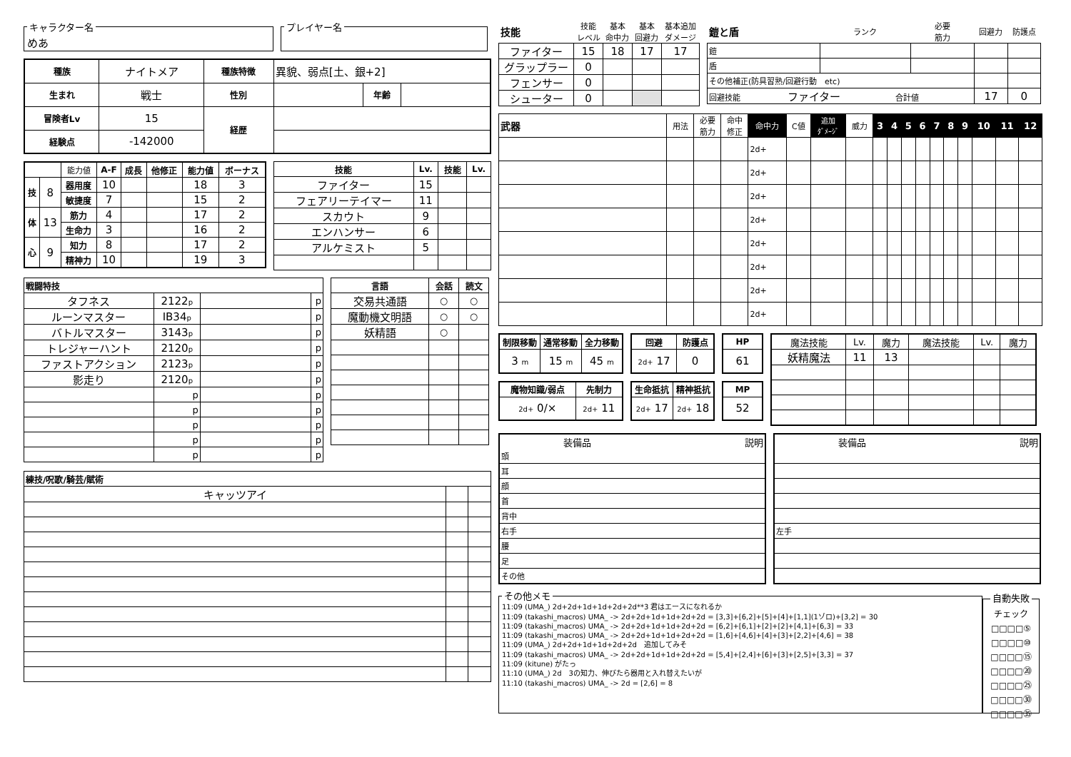キャラクター名 めあ プレイヤー名
| 種族 | ナイトメア | 種族特徴 | 異貌、弱点[土、銀+2] | | |
| 生まれ | 戦士 | 性別 | | 年齢 | |
| 冒険者Lv | 15 | 経歴 | | | |
| 経験点 | -142000 | | | | |
| | | 能力値 | A-F | 成長 | 他修正 | 能力値 | ボーナス |
| 技 | 8 | 器用度 | 10 | | | 18 | 3 |
| | | 敏捷度 | 7 | | | 15 | 2 |
| 体 | 13 | 筋力 | 4 | | | 17 | 2 |
| | | 生命力 | 3 | | | 16 | 2 |
| 心 | 9 | 知力 | 8 | | | 17 | 2 |
| | | 精神力 | 10 | | | 19 | 3 |
| 技能 | Lv. | 技能 | Lv. |
| --- | --- | --- | --- |
| ファイター | 15 | | |
| フェアリーテイマー | 11 | | |
| スカウト | 9 | | |
| エンハンサー | 6 | | |
| アルケミスト | 5 | | |
| 戦闘特技 | | | |
| --- | --- | --- | --- |
| タフネス | 2122 p | | p |
| ルーンマスター | IB34 p | | p |
| バトルマスター | 3143 p | | p |
| トレジャーハント | 2120 p | | p |
| ファストアクション | 2123 p | | p |
| 影走り | 2120 p | | p |
| | p | | p |
| | p | | p |
| | p | | p |
| | p | | p |
| | p | | p |
| 言語 | 会話 | 読文 |
| --- | --- | --- |
| 交易共通語 | ○ | ○ |
| 魔動機文明語 | ○ | ○ |
| 妖精語 | ○ | |
| 練技/呪歌/騎芸/賦術 | | |
| --- | --- | --- |
| キャッツアイ | | |
| 技能 | 技能 レベル | 基本 命中力 | 基本 回避力 | 基本追加 ダメージ |
| ファイター | 15 | 18 | 17 | 17 |
| グラップラー | 0 | | | |
| フェンサー | 0 | | | |
| シューター | 0 | | | |
| 鎧と盾 | ランク | 必要 筋力 | 回避力 | 防護点 |
| 鎧 | | | | |
| 盾 | | | | |
| その他補正(防具習熟/回避行動 etc) | | | | |
| 回避技能 ファイター 合計値 | | | 17 | 0 |
| 武器 | 用法 | 必要 筋力 | 命中 修正 | 命中力 | C値 | 追加 ﾀﾞﾒｰｼﾞ | 威力 | 3 | 4 | 5 | 6 | 7 | 8 | 9 | 10 | 11 | 12 |
| | | | | 2d+ | | | | | | | | | | | | | |
| | | | | 2d+ | | | | | | | | | | | | | |
| | | | | 2d+ | | | | | | | | | | | | | |
| | | | | 2d+ | | | | | | | | | | | | | |
| | | | | 2d+ | | | | | | | | | | | | | |
| | | | | 2d+ | | | | | | | | | | | | | |
| | | | | 2d+ | | | | | | | | | | | | | |
| | | | | 2d+ | | | | | | | | | | | | | |
| 制限移動 | 通常移動 | 全力移動 |
| --- | --- | --- |
| 3 m | 15 m | 45 m |
| 魔物知識/弱点 | 先制力 |
| --- | --- |
| 2d+ 0/× | 2d+ 11 |
| 回避 | 防護点 |
| --- | --- |
| 2d+ 17 | 0 |
| 生命抵抗 | 精神抵抗 |
| --- | --- |
| 2d+ 17 | 2d+ 18 |
| HP |
| --- |
| 61 |
| MP |
| --- |
| 52 |
| 魔法技能 | Lv. | 魔力 | 魔法技能 | Lv. | 魔力 |
| 妖精魔法 | 11 | 13 | | | |
| 装備品 | 説明 |
| 頭 | |
| 耳 | |
| 顔 | |
| 首 | |
| 背中 | |
| 右手 | |
| 腰 | |
| 足 | |
| その他 | |
| 装備品 | 説明 |
| 左手 | |
その他メモ 11:09 (UMA_) 2d+2d+1d+1d+2d+2d**3 君はエースになれるか
11:09 (takashi_macros) UMA_ -> 2d+2d+1d+1d+2d+2d = [3,3]+[6,2]+[5]+[4]+[1,1](1ゾロ)+[3,2] = 30
11:09 (takashi_macros) UMA_ -> 2d+2d+1d+1d+2d+2d = [6,2]+[6,1]+[2]+[2]+[4,1]+[6,3] = 33
11:09 (takashi_macros) UMA_ -> 2d+2d+1d+1d+2d+2d = [1,6]+[4,6]+[4]+[3]+[2,2]+[4,6] = 38
11:09 (UMA_) 2d+2d+1d+1d+2d+2d　追加してみそ
11:09 (takashi_macros) UMA_ -> 2d+2d+1d+1d+2d+2d = [5,4]+[2,4]+[6]+[3]+[2,5]+[3,3] = 37
11:09 (kitune) がたっ
11:10 (UMA_) 2d　3の知力、伸びたら器用と入れ替えたいが
11:10 (takashi_macros) UMA_ -> 2d = [2,6] = 8 自動失敗 チェック
□□□□⑤
□□□□⑩
□□□□⑮
□□□□⑳
□□□□㉕
□□□□㉚
□□□□㉟